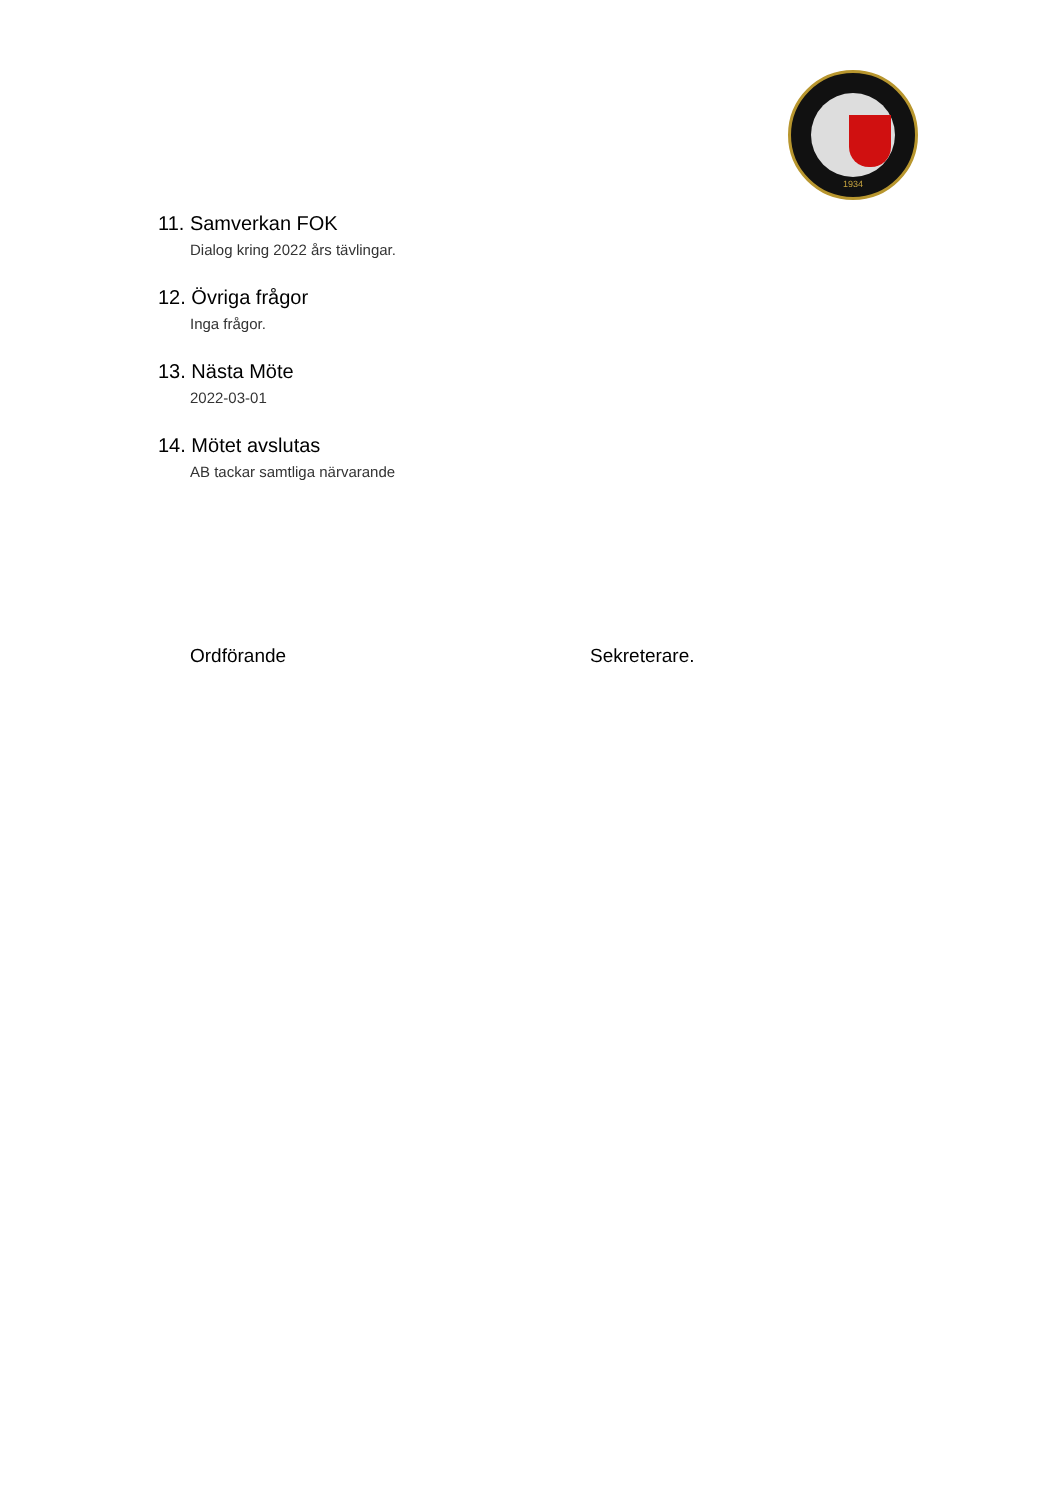1934
11. Samverkan FOK
Dialog kring 2022 års tävlingar.
12. Övriga frågor
Inga frågor.
13. Nästa Möte
2022-03-01
14. Mötet avslutas
AB tackar samtliga närvarande
Ordförande Sekreterare.